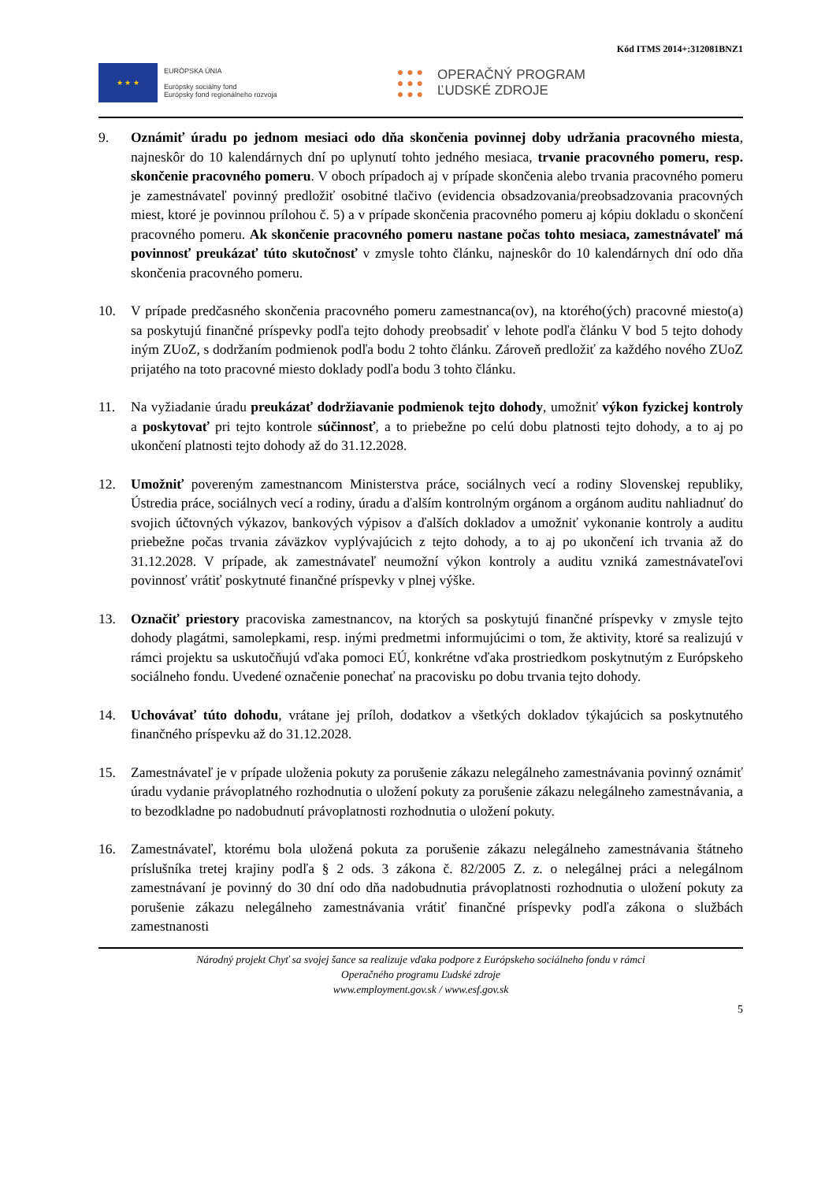Kód ITMS 2014+:312081BNZ1
★ ★ ★
EURÓPSKA ÚNIA
Európsky sociálny fond
Európsky fond regionálneho rozvoja
● ● ●
● ● ●
● ● ●
OPERAČNÝ PROGRAM
ĽUDSKÉ ZDROJE
9. Oznámiť úradu po jednom mesiaci odo dňa skončenia povinnej doby udržania pracovného miesta, najneskôr do 10 kalendárnych dní po uplynutí tohto jedného mesiaca, trvanie pracovného pomeru, resp. skončenie pracovného pomeru. V oboch prípadoch aj v prípade skončenia alebo trvania pracovného pomeru je zamestnávateľ povinný predložiť osobitné tlačivo (evidencia obsadzovania/preobsadzovania pracovných miest, ktoré je povinnou prílohou č. 5) a v prípade skončenia pracovného pomeru aj kópiu dokladu o skončení pracovného pomeru. Ak skončenie pracovného pomeru nastane počas tohto mesiaca, zamestnávateľ má povinnosť preukázať túto skutočnosť v zmysle tohto článku, najneskôr do 10 kalendárnych dní odo dňa skončenia pracovného pomeru.
10. V prípade predčasného skončenia pracovného pomeru zamestnanca(ov), na ktorého(ých) pracovné miesto(a) sa poskytujú finančné príspevky podľa tejto dohody preobsadiť v lehote podľa článku V bod 5 tejto dohody iným ZUoZ, s dodržaním podmienok podľa bodu 2 tohto článku. Zároveň predložiť za každého nového ZUoZ prijatého na toto pracovné miesto doklady podľa bodu 3 tohto článku.
11. Na vyžiadanie úradu preukázať dodržiavanie podmienok tejto dohody, umožniť výkon fyzickej kontroly a poskytovať pri tejto kontrole súčinnosť, a to priebežne po celú dobu platnosti tejto dohody, a to aj po ukončení platnosti tejto dohody až do 31.12.2028.
12. Umožniť povereným zamestnancom Ministerstva práce, sociálnych vecí a rodiny Slovenskej republiky, Ústredia práce, sociálnych vecí a rodiny, úradu a ďalším kontrolným orgánom a orgánom auditu nahliadnuť do svojich účtovných výkazov, bankových výpisov a ďalších dokladov a umožniť vykonanie kontroly a auditu priebežne počas trvania záväzkov vyplývajúcich z tejto dohody, a to aj po ukončení ich trvania až do 31.12.2028. V prípade, ak zamestnávateľ neumožní výkon kontroly a auditu vzniká zamestnávateľovi povinnosť vrátiť poskytnuté finančné príspevky v plnej výške.
13. Označiť priestory pracoviska zamestnancov, na ktorých sa poskytujú finančné príspevky v zmysle tejto dohody plagátmi, samolepkami, resp. inými predmetmi informujúcimi o tom, že aktivity, ktoré sa realizujú v rámci projektu sa uskutočňujú vďaka pomoci EÚ, konkrétne vďaka prostriedkom poskytnutým z Európskeho sociálneho fondu. Uvedené označenie ponechať na pracovisku po dobu trvania tejto dohody.
14. Uchovávať túto dohodu, vrátane jej príloh, dodatkov a všetkých dokladov týkajúcich sa poskytnutého finančného príspevku až do 31.12.2028.
15. Zamestnávateľ je v prípade uloženia pokuty za porušenie zákazu nelegálneho zamestnávania povinný oznámiť úradu vydanie právoplatného rozhodnutia o uložení pokuty za porušenie zákazu nelegálneho zamestnávania, a to bezodkladne po nadobudnutí právoplatnosti rozhodnutia o uložení pokuty.
16. Zamestnávateľ, ktorému bola uložená pokuta za porušenie zákazu nelegálneho zamestnávania štátneho príslušníka tretej krajiny podľa § 2 ods. 3 zákona č. 82/2005 Z. z. o nelegálnej práci a nelegálnom zamestnávaní je povinný do 30 dní odo dňa nadobudnutia právoplatnosti rozhodnutia o uložení pokuty za porušenie zákazu nelegálneho zamestnávania vrátiť finančné príspevky podľa zákona o službách zamestnanosti
Národný projekt Chyť sa svojej šance sa realizuje vďaka podpore z Európskeho sociálneho fondu v rámci
Operačného programu Ľudské zdroje
www.employment.gov.sk / www.esf.gov.sk
5